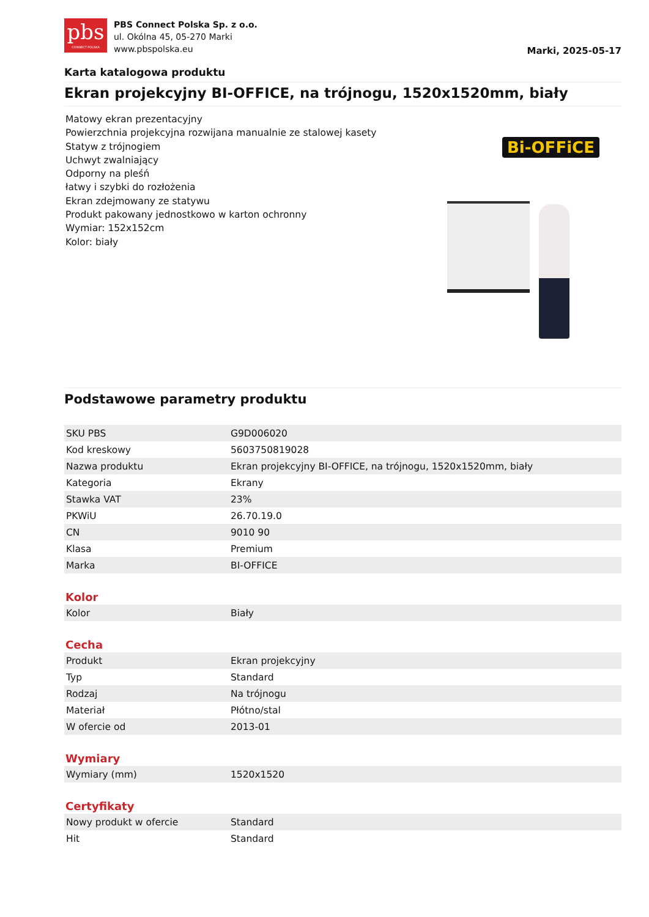pbs
CONNECT POLSKA
PBS Connect Polska Sp. z o.o.
ul. Okólna 45, 05-270 Marki
www.pbspolska.eu
Marki, 2025-05-17
Karta katalogowa produktu
Ekran projekcyjny BI-OFFICE, na trójnogu, 1520x1520mm, biały
Matowy ekran prezentacyjny
Powierzchnia projekcyjna rozwijana manualnie ze stalowej kasety
Statyw z trójnogiem
Uchwyt zwalniający
Odporny na pleśń
łatwy i szybki do rozłożenia
Ekran zdejmowany ze statywu
Produkt pakowany jednostkowo w karton ochronny
Wymiar: 152x152cm
Kolor: biały
Bi-OFFiCE
Podstawowe parametry produktu
| SKU PBS | G9D006020 |
| Kod kreskowy | 5603750819028 |
| Nazwa produktu | Ekran projekcyjny BI-OFFICE, na trójnogu, 1520x1520mm, biały |
| Kategoria | Ekrany |
| Stawka VAT | 23% |
| PKWiU | 26.70.19.0 |
| CN | 9010 90 |
| Klasa | Premium |
| Marka | BI-OFFICE |
Kolor
| Kolor | Biały |
Cecha
| Produkt | Ekran projekcyjny |
| Typ | Standard |
| Rodzaj | Na trójnogu |
| Materiał | Płótno/stal |
| W ofercie od | 2013-01 |
Wymiary
| Wymiary (mm) | 1520x1520 |
Certyfikaty
| Nowy produkt w ofercie | Standard |
| Hit | Standard |